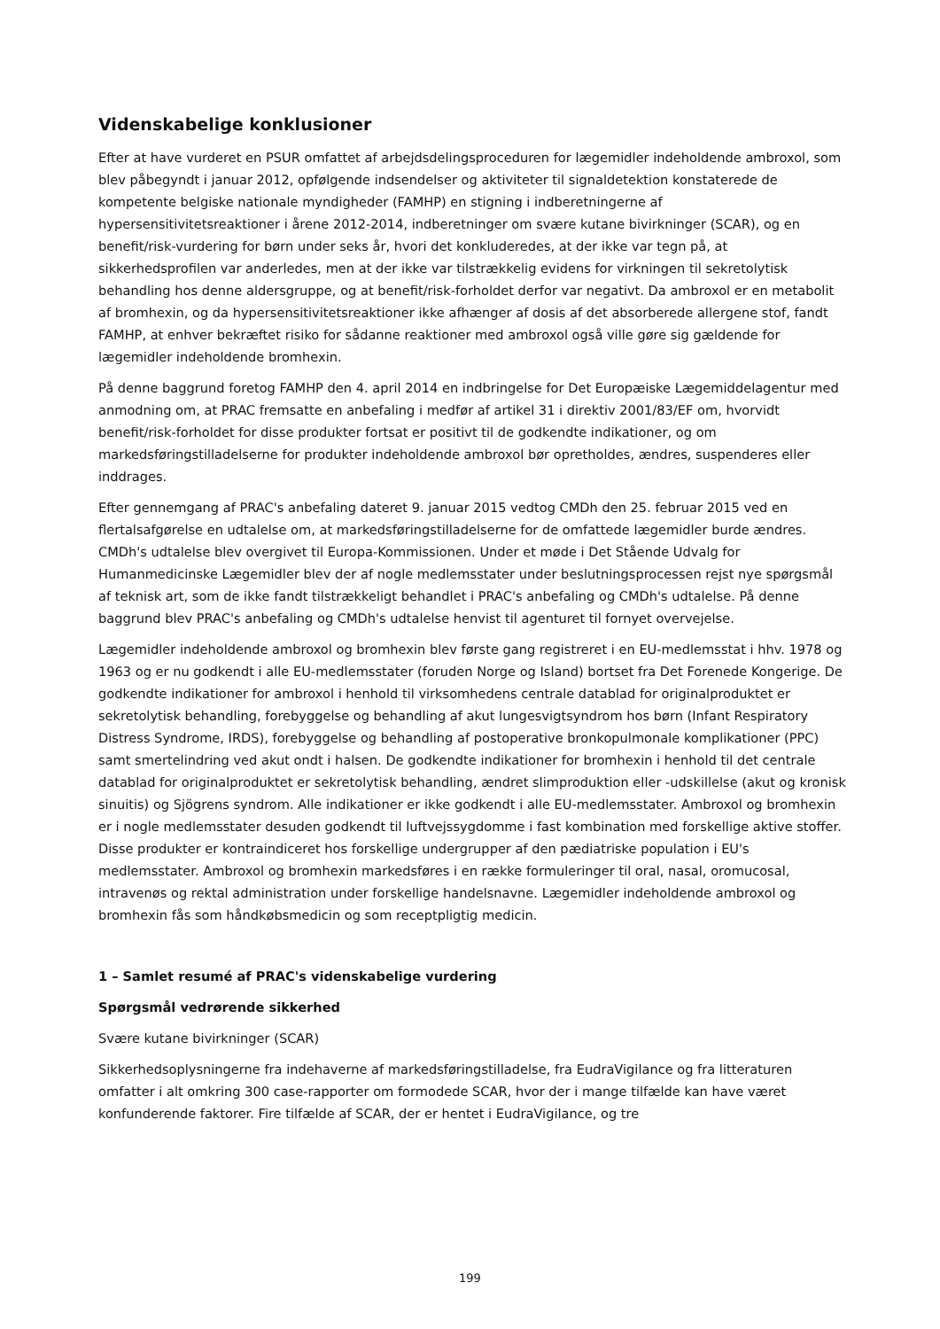Videnskabelige konklusioner
Efter at have vurderet en PSUR omfattet af arbejdsdelingsproceduren for lægemidler indeholdende ambroxol, som blev påbegyndt i januar 2012, opfølgende indsendelser og aktiviteter til signaldetektion konstaterede de kompetente belgiske nationale myndigheder (FAMHP) en stigning i indberetningerne af hypersensitivitetsreaktioner i årene 2012-2014, indberetninger om svære kutane bivirkninger (SCAR), og en benefit/risk-vurdering for børn under seks år, hvori det konkluderedes, at der ikke var tegn på, at sikkerhedsprofilen var anderledes, men at der ikke var tilstrækkelig evidens for virkningen til sekretolytisk behandling hos denne aldersgruppe, og at benefit/risk-forholdet derfor var negativt. Da ambroxol er en metabolit af bromhexin, og da hypersensitivitetsreaktioner ikke afhænger af dosis af det absorberede allergene stof, fandt FAMHP, at enhver bekræftet risiko for sådanne reaktioner med ambroxol også ville gøre sig gældende for lægemidler indeholdende bromhexin.
På denne baggrund foretog FAMHP den 4. april 2014 en indbringelse for Det Europæiske Lægemiddelagentur med anmodning om, at PRAC fremsatte en anbefaling i medfør af artikel 31 i direktiv 2001/83/EF om, hvorvidt benefit/risk-forholdet for disse produkter fortsat er positivt til de godkendte indikationer, og om markedsføringstilladelserne for produkter indeholdende ambroxol bør opretholdes, ændres, suspenderes eller inddrages.
Efter gennemgang af PRAC's anbefaling dateret 9. januar 2015 vedtog CMDh den 25. februar 2015 ved en flertalsafgørelse en udtalelse om, at markedsføringstilladelserne for de omfattede lægemidler burde ændres. CMDh's udtalelse blev overgivet til Europa-Kommissionen. Under et møde i Det Stående Udvalg for Humanmedicinske Lægemidler blev der af nogle medlemsstater under beslutningsprocessen rejst nye spørgsmål af teknisk art, som de ikke fandt tilstrækkeligt behandlet i PRAC's anbefaling og CMDh's udtalelse. På denne baggrund blev PRAC's anbefaling og CMDh's udtalelse henvist til agenturet til fornyet overvejelse.
Lægemidler indeholdende ambroxol og bromhexin blev første gang registreret i en EU-medlemsstat i hhv. 1978 og 1963 og er nu godkendt i alle EU-medlemsstater (foruden Norge og Island) bortset fra Det Forenede Kongerige. De godkendte indikationer for ambroxol i henhold til virksomhedens centrale datablad for originalproduktet er sekretolytisk behandling, forebyggelse og behandling af akut lungesvigtsyndrom hos børn (Infant Respiratory Distress Syndrome, IRDS), forebyggelse og behandling af postoperative bronkopulmonale komplikationer (PPC) samt smertelindring ved akut ondt i halsen. De godkendte indikationer for bromhexin i henhold til det centrale datablad for originalproduktet er sekretolytisk behandling, ændret slimproduktion eller -udskillelse (akut og kronisk sinuitis) og Sjögrens syndrom. Alle indikationer er ikke godkendt i alle EU-medlemsstater. Ambroxol og bromhexin er i nogle medlemsstater desuden godkendt til luftvejssygdomme i fast kombination med forskellige aktive stoffer. Disse produkter er kontraindiceret hos forskellige undergrupper af den pædiatriske population i EU's medlemsstater. Ambroxol og bromhexin markedsføres i en række formuleringer til oral, nasal, oromucosal, intravenøs og rektal administration under forskellige handelsnavne. Lægemidler indeholdende ambroxol og bromhexin fås som håndkøbsmedicin og som receptpligtig medicin.
1 – Samlet resumé af PRAC's videnskabelige vurdering
Spørgsmål vedrørende sikkerhed
Svære kutane bivirkninger (SCAR)
Sikkerhedsoplysningerne fra indehaverne af markedsføringstilladelse, fra EudraVigilance og fra litteraturen omfatter i alt omkring 300 case-rapporter om formodede SCAR, hvor der i mange tilfælde kan have været konfunderende faktorer. Fire tilfælde af SCAR, der er hentet i EudraVigilance, og tre
199